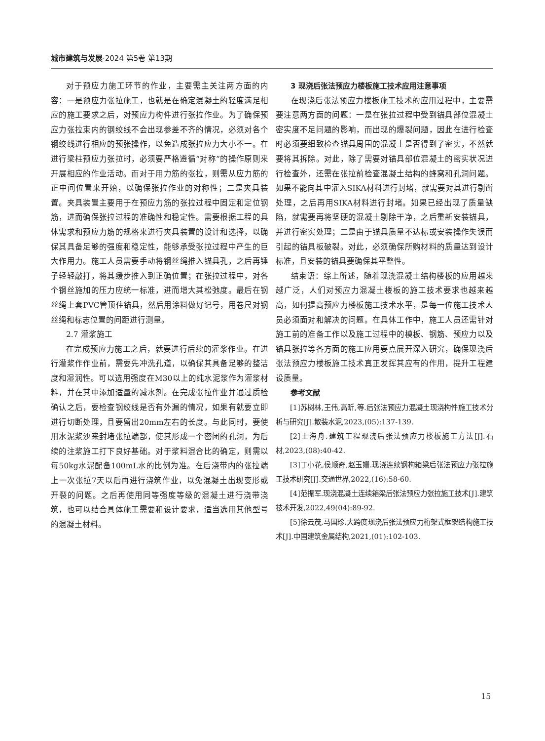城市建筑与发展·2024 第5卷 第13期
对于预应力施工环节的作业，主要需主关注两方面的内容：一是预应力张拉施工，也就是在确定混凝土的轻度满足相应的施工要求之后，对预应力构件进行张拉作业。为了确保预应力张拉束内的钢绞线不会出现参差不齐的情况，必须对各个钢绞线进行相应的预张操作，以免造成张拉应力大小不一。在进行梁柱预应力张拉时，必须要严格遵循“对称”的操作原则来开展相应的作业活动。而对于用力筋的张拉，则需从应力筋的正中间位置来开始，以确保张拉作业的对称性；二是夹具装置。夹具装置主要用于在预应力筋的张拉过程中固定和定位钢筋，进而确保张拉过程的准确性和稳定性。需要根据工程的具体需求和预应力筋的规格来进行夹具装置的设计和选择，以确保其具备足够的强度和稳定性，能够承受张拉过程中产生的巨大作用力。施工人员需要手动将钢丝绳推入锚具孔，之后再锤子轻轻敲打，将其缓步推入到正确位置；在张拉过程中，对各个钢丝施加的压力应统一标准，进而增大其松弛度。最后在钢丝绳上套PVC管顶住锚具，然后用涂料做好记号，用卷尺对钢丝绳和标志位置的间距进行测量。
2.7 灌浆施工
在完成预应力施工之后，就要进行后续的灌浆作业。在进行灌浆作作业前，需要先冲洗孔道，以确保其具备足够的整洁度和湿润性。可以选用强度在M30以上的纯水泥浆作为灌浆材料，并在其中添加适量的减水剂。在完成张拉作业并通过质检确认之后，要检查钢绞线是否有外漏的情况，如果有就要立即进行切断处理，且要留出20mm左右的长度。与此同时，要使用水泥浆沙来封堵张拉端部，使其形成一个密闭的孔洞，为后续的注浆施工打下良好基础。对于浆料混合比的确定，则需以每50kg水泥配备100mL水的比例为准。在后浇带内的张拉端上一次张拉7天以后再进行浇筑作业，以免混凝土出现变形或开裂的问题。之后再使用同等强度等级的混凝土进行浇带浇筑，也可以结合具体施工需要和设计要求，适当选用其他型号的混凝土材料。
3 现浇后张法预应力楼板施工技术应用注意事项
在现浇后张法预应力楼板施工技术的应用过程中，主要需要注意两方面的问题：一是在张拉过程中受到锚具部位混凝土密实度不足问题的影响，而出现的爆裂问题，因此在进行检查时必须要细致检查锚具周围的混凝土是否得到了密实，不然就要将其拆除。对此，除了需要对锚具部位混凝土的密实状况进行检查外，还需在张拉前检查混凝土结构的蜂窝和孔洞问题。如果不能向其中灌入SIKA材料进行封堵，就需要对其进行剔凿处理，之后再用SIKA材料进行封堵。如果已经出现了质量缺陷，就需要再将坚硬的混凝土剔除干净，之后重新安装锚具，并进行密实处理；二是由于锚具质量不达标或安装操作失误而引起的锚具板破裂。对此，必须确保所购材料的质量达到设计标准，且安装的锚具要确保其平整性。
结束语：综上所述，随着现浇混凝土结构楼板的应用越来越广泛，人们对预应力混凝土楼板的施工技术要求也越来越高，如何提高预应力楼板施工技术水平，是每一位施工技术人员必须面对和解决的问题。在具体工作中，施工人员还需针对施工前的准备工作以及施工过程中的模板、钢筋、预应力以及锚具张拉等各方面的施工应用要点展开深入研究，确保现浇后张法预应力楼板施工技术真正发挥其应有的作用，提升工程建设质量。
参考文献
[1]苏树林,王伟,高昕,等.后张法预应力混凝土现浇构件施工技术分析与研究[J].散装水泥,2023,(05):137-139.
[2]王海舟.建筑工程现浇后张法预应力楼板施工方法[J].石材,2023,(08):40-42.
[3]丁小花,侯顺奇,赵玉姗.现浇连续钢构箱梁后张法预应力张拉施工技术研究[J].交通世界,2022,(16):58-60.
[4]范振军.现浇混凝土连续箱梁后张法预应力张拉施工技术[J].建筑技术开发,2022,49(04):89-92.
[5]徐云茂,马国珍.大跨度现浇后张法预应力桁架式框架结构施工技术[J].中国建筑金属结构,2021,(01):102-103.
15